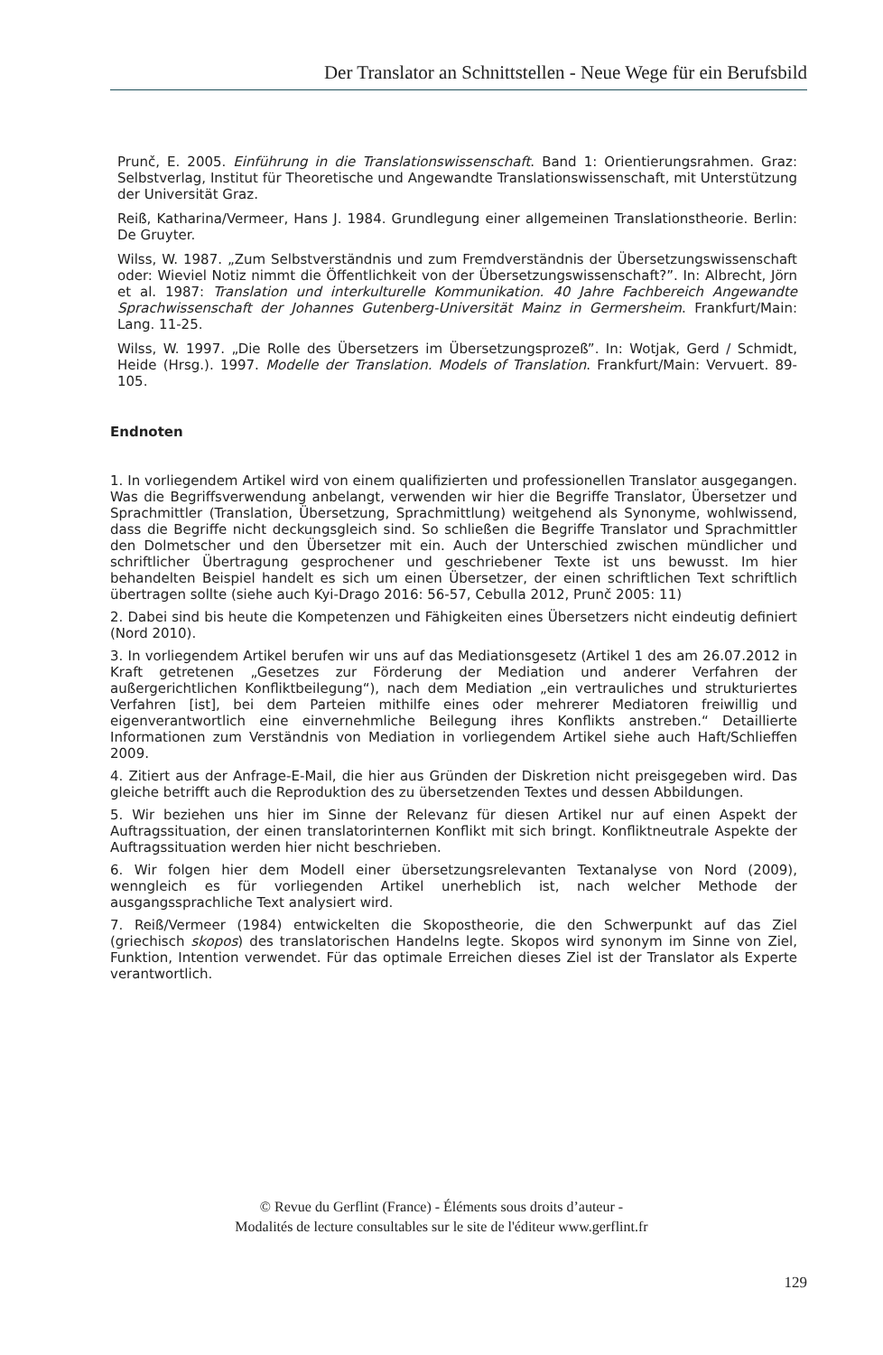Der Translator an Schnittstellen - Neue Wege für ein Berufsbild
Prunč, E. 2005. Einführung in die Translationswissenschaft. Band 1: Orientierungsrahmen. Graz: Selbstverlag, Institut für Theoretische und Angewandte Translationswissenschaft, mit Unterstützung der Universität Graz.
Reiß, Katharina/Vermeer, Hans J. 1984. Grundlegung einer allgemeinen Translationstheorie. Berlin: De Gruyter.
Wilss, W. 1987. „Zum Selbstverständnis und zum Fremdverständnis der Übersetzungswissenschaft oder: Wieviel Notiz nimmt die Öffentlichkeit von der Übersetzungswissenschaft?”. In: Albrecht, Jörn et al. 1987: Translation und interkulturelle Kommunikation. 40 Jahre Fachbereich Angewandte Sprachwissenschaft der Johannes Gutenberg-Universität Mainz in Germersheim. Frankfurt/Main: Lang. 11-25.
Wilss, W. 1997. „Die Rolle des Übersetzers im Übersetzungsprozeß”. In: Wotjak, Gerd / Schmidt, Heide (Hrsg.). 1997. Modelle der Translation. Models of Translation. Frankfurt/Main: Vervuert. 89-105.
Endnoten
1. In vorliegendem Artikel wird von einem qualifizierten und professionellen Translator ausgegangen. Was die Begriffsverwendung anbelangt, verwenden wir hier die Begriffe Translator, Übersetzer und Sprachmittler (Translation, Übersetzung, Sprachmittlung) weitgehend als Synonyme, wohlwissend, dass die Begriffe nicht deckungsgleich sind. So schließen die Begriffe Translator und Sprachmittler den Dolmetscher und den Übersetzer mit ein. Auch der Unterschied zwischen mündlicher und schriftlicher Übertragung gesprochener und geschriebener Texte ist uns bewusst. Im hier behandelten Beispiel handelt es sich um einen Übersetzer, der einen schriftlichen Text schriftlich übertragen sollte (siehe auch Kyi-Drago 2016: 56-57, Cebulla 2012, Prunč 2005: 11)
2. Dabei sind bis heute die Kompetenzen und Fähigkeiten eines Übersetzers nicht eindeutig definiert (Nord 2010).
3. In vorliegendem Artikel berufen wir uns auf das Mediationsgesetz (Artikel 1 des am 26.07.2012 in Kraft getretenen „Gesetzes zur Förderung der Mediation und anderer Verfahren der außergerichtlichen Konfliktbeilegung“), nach dem Mediation „ein vertrauliches und strukturiertes Verfahren [ist], bei dem Parteien mithilfe eines oder mehrerer Mediatoren freiwillig und eigenverantwortlich eine einvernehmliche Beilegung ihres Konflikts anstreben.“ Detaillierte Informationen zum Verständnis von Mediation in vorliegendem Artikel siehe auch Haft/Schlieffen 2009.
4. Zitiert aus der Anfrage-E-Mail, die hier aus Gründen der Diskretion nicht preisgegeben wird. Das gleiche betrifft auch die Reproduktion des zu übersetzenden Textes und dessen Abbildungen.
5. Wir beziehen uns hier im Sinne der Relevanz für diesen Artikel nur auf einen Aspekt der Auftragssituation, der einen translatorinternen Konflikt mit sich bringt. Konfliktneutrale Aspekte der Auftragssituation werden hier nicht beschrieben.
6. Wir folgen hier dem Modell einer übersetzungsrelevanten Textanalyse von Nord (2009), wenngleich es für vorliegenden Artikel unerheblich ist, nach welcher Methode der ausgangssprachliche Text analysiert wird.
7. Reiß/Vermeer (1984) entwickelten die Skopostheorie, die den Schwerpunkt auf das Ziel (griechisch skopos) des translatorischen Handelns legte. Skopos wird synonym im Sinne von Ziel, Funktion, Intention verwendet. Für das optimale Erreichen dieses Ziel ist der Translator als Experte verantwortlich.
© Revue du Gerflint (France) - Éléments sous droits d’auteur -
Modalités de lecture consultables sur le site de l'éditeur www.gerflint.fr
129